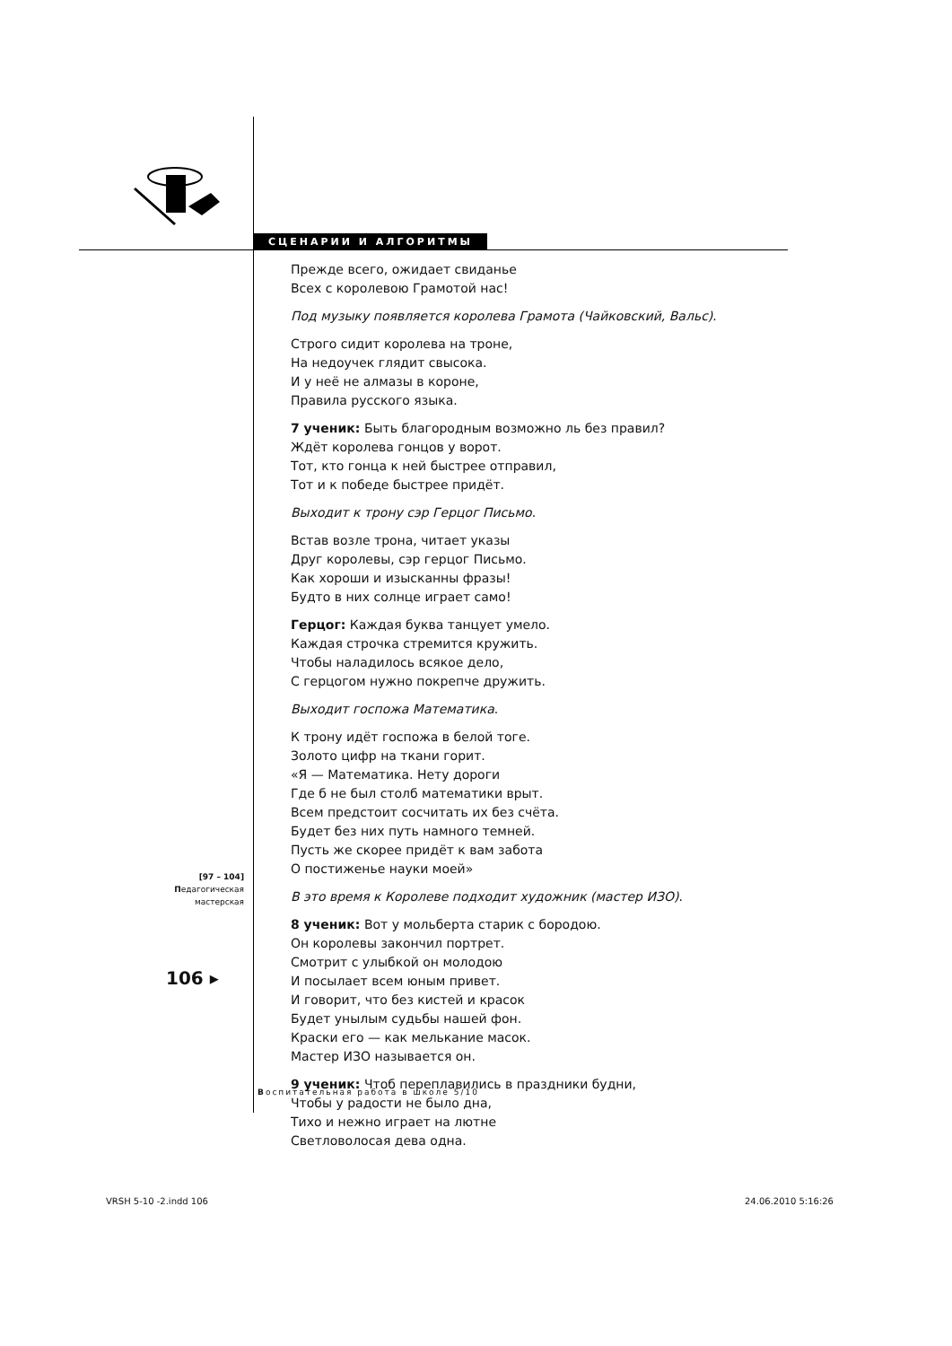СЦЕНАРИИ И АЛГОРИТМЫ
Прежде всего, ожидает свиданье
Всех с королевою Грамотой нас!
Под музыку появляется королева Грамота (Чайковский, Вальс).
Строго сидит королева на троне,
На недоучек глядит свысока.
И у неё не алмазы в короне,
Правила русского языка.
7 ученик: Быть благородным возможно ль без правил?
Ждёт королева гонцов у ворот.
Тот, кто гонца к ней быстрее отправил,
Тот и к победе быстрее придёт.
Выходит к трону сэр Герцог Письмо.
Встав возле трона, читает указы
Друг королевы, сэр герцог Письмо.
Как хороши и изысканны фразы!
Будто в них солнце играет само!
Герцог: Каждая буква танцует умело.
Каждая строчка стремится кружить.
Чтобы наладилось всякое дело,
С герцогом нужно покрепче дружить.
Выходит госпожа Математика.
К трону идёт госпожа в белой тоге.
Золото цифр на ткани горит.
«Я — Математика. Нету дороги
Где б не был столб математики врыт.
Всем предстоит сосчитать их без счёта.
Будет без них путь намного темней.
Пусть же скорее придёт к вам забота
О постиженье науки моей»
В это время к Королеве подходит художник (мастер ИЗО).
8 ученик: Вот у мольберта старик с бородою.
Он королевы закончил портрет.
Смотрит с улыбкой он молодою
И посылает всем юным привет.
И говорит, что без кистей и красок
Будет унылым судьбы нашей фон.
Краски его — как мелькание масок.
Мастер ИЗО называется он.
9 ученик: Чтоб переплавились в праздники будни,
Чтобы у радости не было дна,
Тихо и нежно играет на лютне
Светловолосая дева одна.
[97 – 104]
Педагогическая
мастерская
106 ▸
Воспитательная работа в школе 5/10
VRSH 5-10 -2.indd 106 24.06.2010 5:16:26